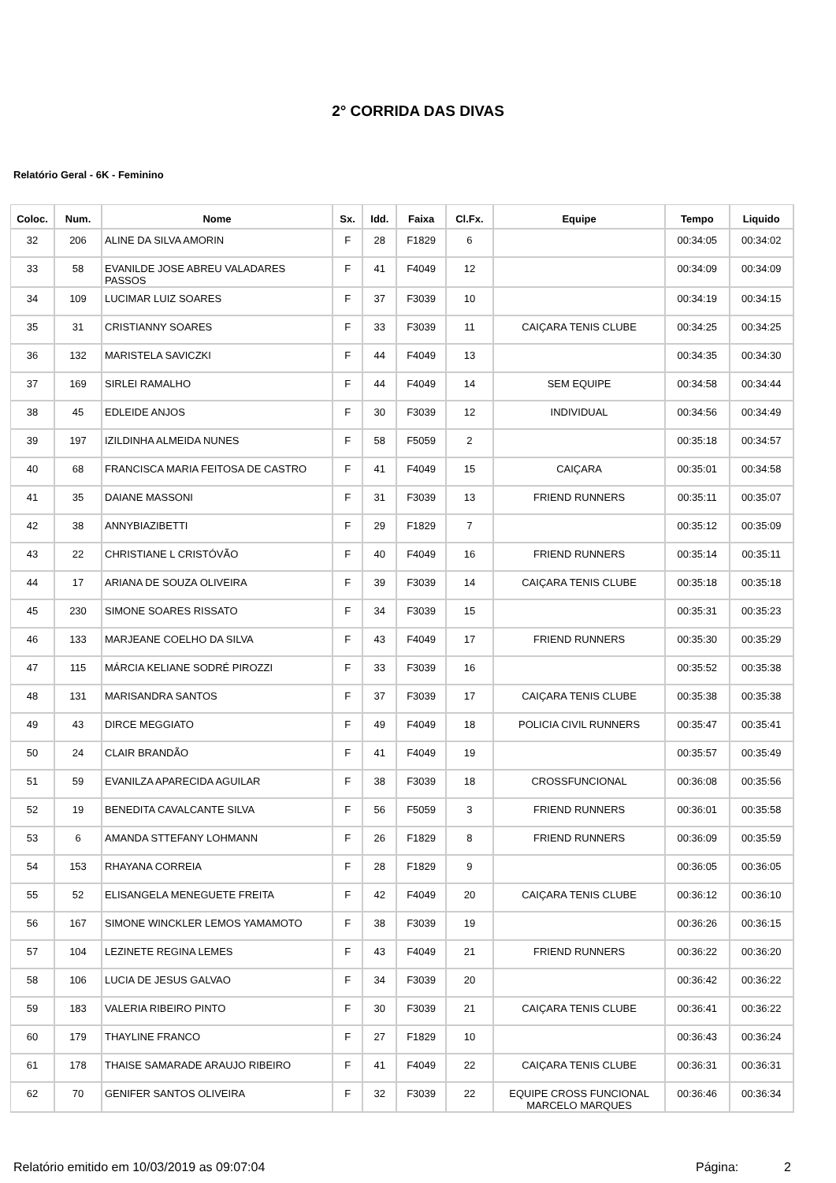2° CORRIDA DAS DIVAS
Relatório Geral - 6K - Feminino
| Coloc. | Num. | Nome | Sx. | Idd. | Faixa | Cl.Fx. | Equipe | Tempo | Liquido |
| --- | --- | --- | --- | --- | --- | --- | --- | --- | --- |
| 32 | 206 | ALINE DA SILVA AMORIN | F | 28 | F1829 | 6 | | 00:34:05 | 00:34:02 |
| 33 | 58 | EVANILDE JOSE ABREU VALADARES PASSOS | F | 41 | F4049 | 12 | | 00:34:09 | 00:34:09 |
| 34 | 109 | LUCIMAR LUIZ SOARES | F | 37 | F3039 | 10 | | 00:34:19 | 00:34:15 |
| 35 | 31 | CRISTIANNY SOARES | F | 33 | F3039 | 11 | CAIÇARA TENIS CLUBE | 00:34:25 | 00:34:25 |
| 36 | 132 | MARISTELA SAVICZKI | F | 44 | F4049 | 13 | | 00:34:35 | 00:34:30 |
| 37 | 169 | SIRLEI RAMALHO | F | 44 | F4049 | 14 | SEM EQUIPE | 00:34:58 | 00:34:44 |
| 38 | 45 | EDLEIDE ANJOS | F | 30 | F3039 | 12 | INDIVIDUAL | 00:34:56 | 00:34:49 |
| 39 | 197 | IZILDINHA ALMEIDA NUNES | F | 58 | F5059 | 2 | | 00:35:18 | 00:34:57 |
| 40 | 68 | FRANCISCA MARIA FEITOSA DE CASTRO | F | 41 | F4049 | 15 | CAIÇARA | 00:35:01 | 00:34:58 |
| 41 | 35 | DAIANE MASSONI | F | 31 | F3039 | 13 | FRIEND RUNNERS | 00:35:11 | 00:35:07 |
| 42 | 38 | ANNYBIAZIBETTI | F | 29 | F1829 | 7 | | 00:35:12 | 00:35:09 |
| 43 | 22 | CHRISTIANE L CRISTÓVÃO | F | 40 | F4049 | 16 | FRIEND RUNNERS | 00:35:14 | 00:35:11 |
| 44 | 17 | ARIANA DE SOUZA OLIVEIRA | F | 39 | F3039 | 14 | CAIÇARA TENIS CLUBE | 00:35:18 | 00:35:18 |
| 45 | 230 | SIMONE SOARES RISSATO | F | 34 | F3039 | 15 | | 00:35:31 | 00:35:23 |
| 46 | 133 | MARJEANE COELHO DA SILVA | F | 43 | F4049 | 17 | FRIEND RUNNERS | 00:35:30 | 00:35:29 |
| 47 | 115 | MÁRCIA KELIANE SODRÉ PIROZZI | F | 33 | F3039 | 16 | | 00:35:52 | 00:35:38 |
| 48 | 131 | MARISANDRA SANTOS | F | 37 | F3039 | 17 | CAIÇARA TENIS CLUBE | 00:35:38 | 00:35:38 |
| 49 | 43 | DIRCE MEGGIATO | F | 49 | F4049 | 18 | POLICIA CIVIL RUNNERS | 00:35:47 | 00:35:41 |
| 50 | 24 | CLAIR BRANDÃO | F | 41 | F4049 | 19 | | 00:35:57 | 00:35:49 |
| 51 | 59 | EVANILZA APARECIDA AGUILAR | F | 38 | F3039 | 18 | CROSSFUNCIONAL | 00:36:08 | 00:35:56 |
| 52 | 19 | BENEDITA CAVALCANTE SILVA | F | 56 | F5059 | 3 | FRIEND RUNNERS | 00:36:01 | 00:35:58 |
| 53 | 6 | AMANDA STTEFANY LOHMANN | F | 26 | F1829 | 8 | FRIEND RUNNERS | 00:36:09 | 00:35:59 |
| 54 | 153 | RHAYANA CORREIA | F | 28 | F1829 | 9 | | 00:36:05 | 00:36:05 |
| 55 | 52 | ELISANGELA MENEGUETE FREITA | F | 42 | F4049 | 20 | CAIÇARA TENIS CLUBE | 00:36:12 | 00:36:10 |
| 56 | 167 | SIMONE WINCKLER LEMOS YAMAMOTO | F | 38 | F3039 | 19 | | 00:36:26 | 00:36:15 |
| 57 | 104 | LEZINETE REGINA LEMES | F | 43 | F4049 | 21 | FRIEND RUNNERS | 00:36:22 | 00:36:20 |
| 58 | 106 | LUCIA DE JESUS GALVAO | F | 34 | F3039 | 20 | | 00:36:42 | 00:36:22 |
| 59 | 183 | VALERIA RIBEIRO PINTO | F | 30 | F3039 | 21 | CAIÇARA TENIS CLUBE | 00:36:41 | 00:36:22 |
| 60 | 179 | THAYLINE FRANCO | F | 27 | F1829 | 10 | | 00:36:43 | 00:36:24 |
| 61 | 178 | THAISE SAMARADE ARAUJO RIBEIRO | F | 41 | F4049 | 22 | CAIÇARA TENIS CLUBE | 00:36:31 | 00:36:31 |
| 62 | 70 | GENIFER SANTOS OLIVEIRA | F | 32 | F3039 | 22 | EQUIPE CROSS FUNCIONAL MARCELO MARQUES | 00:36:46 | 00:36:34 |
Relatório emitido em 10/03/2019 as 09:07:04 Página: 2